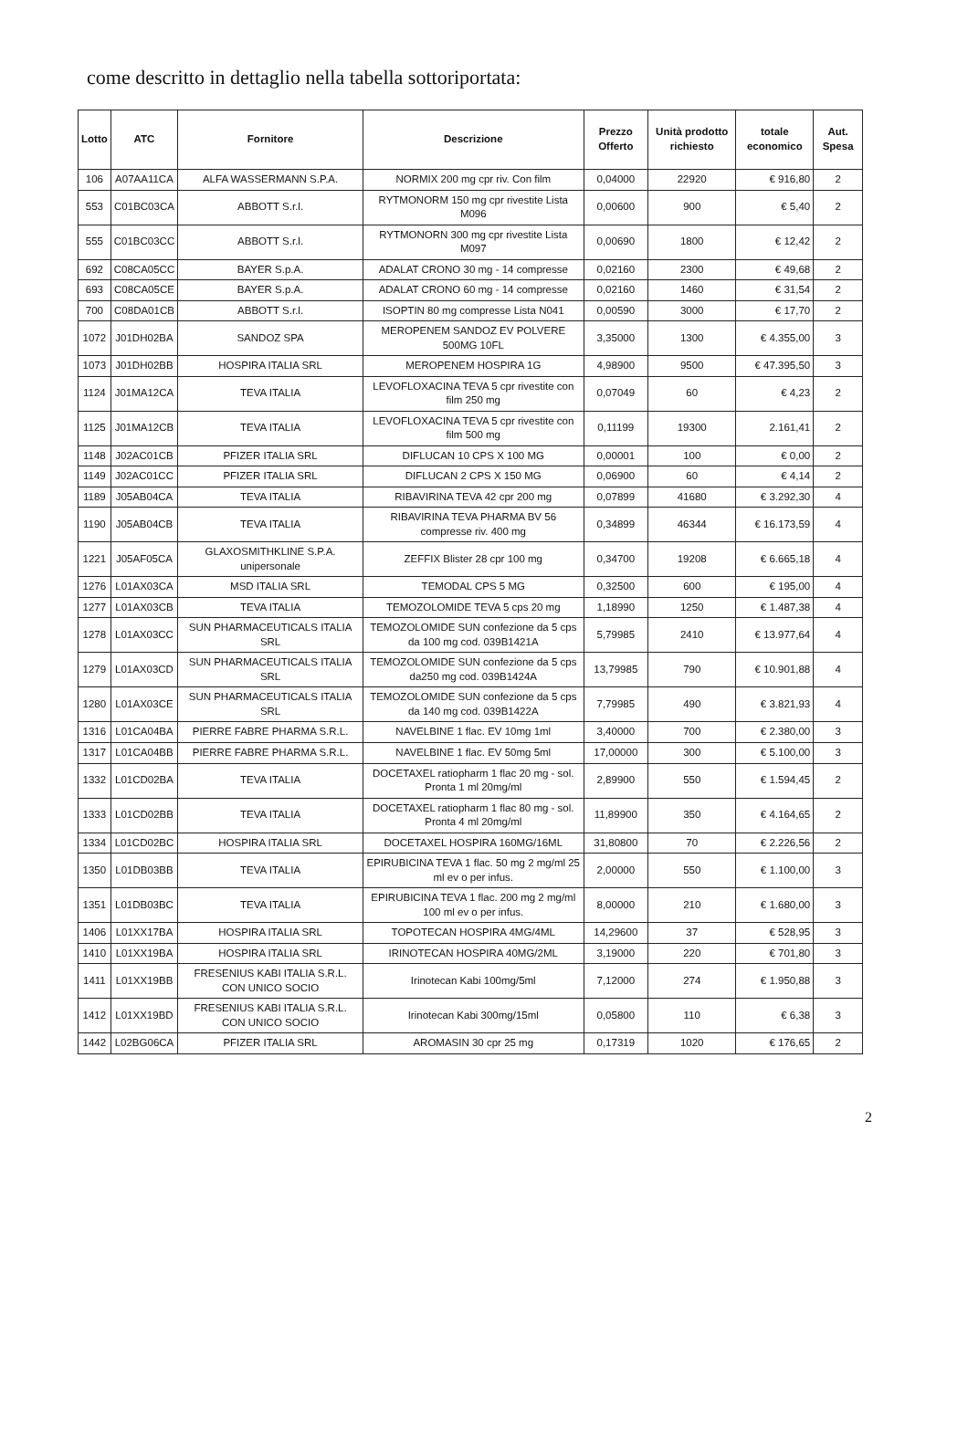come descritto in dettaglio nella tabella sottoriportata:
| Lotto | ATC | Fornitore | Descrizione | Prezzo Offerto | Unità prodotto richiesto | totale economico | Aut. Spesa |
| --- | --- | --- | --- | --- | --- | --- | --- |
| 106 | A07AA11CA | ALFA WASSERMANN S.P.A. | NORMIX 200 mg cpr riv. Con film | 0,04000 | 22920 | € 916,80 | 2 |
| 553 | C01BC03CA | ABBOTT S.r.l. | RYTMONORM 150 mg cpr rivestite Lista M096 | 0,00600 | 900 | € 5,40 | 2 |
| 555 | C01BC03CC | ABBOTT S.r.l. | RYTMONORN 300 mg cpr rivestite Lista M097 | 0,00690 | 1800 | € 12,42 | 2 |
| 692 | C08CA05CC | BAYER S.p.A. | ADALAT CRONO 30 mg - 14 compresse | 0,02160 | 2300 | € 49,68 | 2 |
| 693 | C08CA05CE | BAYER S.p.A. | ADALAT CRONO 60 mg - 14 compresse | 0,02160 | 1460 | € 31,54 | 2 |
| 700 | C08DA01CB | ABBOTT S.r.l. | ISOPTIN 80 mg compresse Lista N041 | 0,00590 | 3000 | € 17,70 | 2 |
| 1072 | J01DH02BA | SANDOZ SPA | MEROPENEM SANDOZ EV POLVERE 500MG 10FL | 3,35000 | 1300 | € 4.355,00 | 3 |
| 1073 | J01DH02BB | HOSPIRA ITALIA SRL | MEROPENEM HOSPIRA 1G | 4,98900 | 9500 | € 47.395,50 | 3 |
| 1124 | J01MA12CA | TEVA ITALIA | LEVOFLOXACINA TEVA 5 cpr rivestite con film 250 mg | 0,07049 | 60 | € 4,23 | 2 |
| 1125 | J01MA12CB | TEVA ITALIA | LEVOFLOXACINA TEVA 5 cpr rivestite con film 500 mg | 0,11199 | 19300 | 2.161,41 | 2 |
| 1148 | J02AC01CB | PFIZER ITALIA SRL | DIFLUCAN 10 CPS X 100 MG | 0,00001 | 100 | € 0,00 | 2 |
| 1149 | J02AC01CC | PFIZER ITALIA SRL | DIFLUCAN 2 CPS X 150 MG | 0,06900 | 60 | € 4,14 | 2 |
| 1189 | J05AB04CA | TEVA ITALIA | RIBAVIRINA TEVA 42 cpr 200 mg | 0,07899 | 41680 | € 3.292,30 | 4 |
| 1190 | J05AB04CB | TEVA ITALIA | RIBAVIRINA TEVA PHARMA BV 56 compresse riv. 400 mg | 0,34899 | 46344 | € 16.173,59 | 4 |
| 1221 | J05AF05CA | GLAXOSMITHKLINE S.P.A. unipersonale | ZEFFIX Blister 28 cpr 100 mg | 0,34700 | 19208 | € 6.665,18 | 4 |
| 1276 | L01AX03CA | MSD ITALIA SRL | TEMODAL CPS 5 MG | 0,32500 | 600 | € 195,00 | 4 |
| 1277 | L01AX03CB | TEVA ITALIA | TEMOZOLOMIDE TEVA 5 cps 20 mg | 1,18990 | 1250 | € 1.487,38 | 4 |
| 1278 | L01AX03CC | SUN PHARMACEUTICALS ITALIA SRL | TEMOZOLOMIDE SUN confezione da 5 cps da 100 mg cod. 039B1421A | 5,79985 | 2410 | € 13.977,64 | 4 |
| 1279 | L01AX03CD | SUN PHARMACEUTICALS ITALIA SRL | TEMOZOLOMIDE SUN confezione da 5 cps da250 mg cod. 039B1424A | 13,79985 | 790 | € 10.901,88 | 4 |
| 1280 | L01AX03CE | SUN PHARMACEUTICALS ITALIA SRL | TEMOZOLOMIDE SUN confezione da 5 cps da 140 mg cod. 039B1422A | 7,79985 | 490 | € 3.821,93 | 4 |
| 1316 | L01CA04BA | PIERRE FABRE PHARMA S.R.L. | NAVELBINE 1 flac. EV 10mg 1ml | 3,40000 | 700 | € 2.380,00 | 3 |
| 1317 | L01CA04BB | PIERRE FABRE PHARMA S.R.L. | NAVELBINE 1 flac. EV 50mg 5ml | 17,00000 | 300 | € 5.100,00 | 3 |
| 1332 | L01CD02BA | TEVA ITALIA | DOCETAXEL ratiopharm 1 flac 20 mg - sol. Pronta 1 ml 20mg/ml | 2,89900 | 550 | € 1.594,45 | 2 |
| 1333 | L01CD02BB | TEVA ITALIA | DOCETAXEL ratiopharm 1 flac 80 mg - sol. Pronta 4 ml 20mg/ml | 11,89900 | 350 | € 4.164,65 | 2 |
| 1334 | L01CD02BC | HOSPIRA ITALIA SRL | DOCETAXEL HOSPIRA 160MG/16ML | 31,80800 | 70 | € 2.226,56 | 2 |
| 1350 | L01DB03BB | TEVA ITALIA | EPIRUBICINA TEVA 1 flac. 50 mg 2 mg/ml 25 ml ev o per infus. | 2,00000 | 550 | € 1.100,00 | 3 |
| 1351 | L01DB03BC | TEVA ITALIA | EPIRUBICINA TEVA 1 flac. 200 mg 2 mg/ml 100 ml ev o per infus. | 8,00000 | 210 | € 1.680,00 | 3 |
| 1406 | L01XX17BA | HOSPIRA ITALIA SRL | TOPOTECAN HOSPIRA 4MG/4ML | 14,29600 | 37 | € 528,95 | 3 |
| 1410 | L01XX19BA | HOSPIRA ITALIA SRL | IRINOTECAN HOSPIRA 40MG/2ML | 3,19000 | 220 | € 701,80 | 3 |
| 1411 | L01XX19BB | FRESENIUS KABI ITALIA S.R.L. CON UNICO SOCIO | Irinotecan Kabi 100mg/5ml | 7,12000 | 274 | € 1.950,88 | 3 |
| 1412 | L01XX19BD | FRESENIUS KABI ITALIA S.R.L. CON UNICO SOCIO | Irinotecan Kabi 300mg/15ml | 0,05800 | 110 | € 6,38 | 3 |
| 1442 | L02BG06CA | PFIZER ITALIA SRL | AROMASIN 30 cpr 25 mg | 0,17319 | 1020 | € 176,65 | 2 |
2